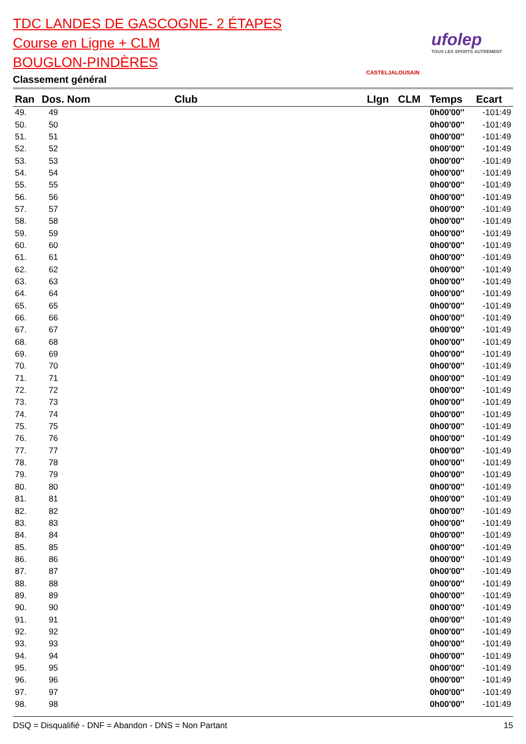TDC LANDES DE GASCOGNE- 2 ÉTAPES
Course en Ligne + CLM
BOUGLON-PINDÈRES
Classement général
CASTELJALOUSAIN
ufolep
TOUS LES SPORTS AUTREMENT
| Ran | Dos. Nom | Club | LIgn | CLM | Temps | Ecart |
| --- | --- | --- | --- | --- | --- | --- |
| 49. | 49 | | | | 0h00'00'' | -101:49 |
| 50. | 50 | | | | 0h00'00'' | -101:49 |
| 51. | 51 | | | | 0h00'00'' | -101:49 |
| 52. | 52 | | | | 0h00'00'' | -101:49 |
| 53. | 53 | | | | 0h00'00'' | -101:49 |
| 54. | 54 | | | | 0h00'00'' | -101:49 |
| 55. | 55 | | | | 0h00'00'' | -101:49 |
| 56. | 56 | | | | 0h00'00'' | -101:49 |
| 57. | 57 | | | | 0h00'00'' | -101:49 |
| 58. | 58 | | | | 0h00'00'' | -101:49 |
| 59. | 59 | | | | 0h00'00'' | -101:49 |
| 60. | 60 | | | | 0h00'00'' | -101:49 |
| 61. | 61 | | | | 0h00'00'' | -101:49 |
| 62. | 62 | | | | 0h00'00'' | -101:49 |
| 63. | 63 | | | | 0h00'00'' | -101:49 |
| 64. | 64 | | | | 0h00'00'' | -101:49 |
| 65. | 65 | | | | 0h00'00'' | -101:49 |
| 66. | 66 | | | | 0h00'00'' | -101:49 |
| 67. | 67 | | | | 0h00'00'' | -101:49 |
| 68. | 68 | | | | 0h00'00'' | -101:49 |
| 69. | 69 | | | | 0h00'00'' | -101:49 |
| 70. | 70 | | | | 0h00'00'' | -101:49 |
| 71. | 71 | | | | 0h00'00'' | -101:49 |
| 72. | 72 | | | | 0h00'00'' | -101:49 |
| 73. | 73 | | | | 0h00'00'' | -101:49 |
| 74. | 74 | | | | 0h00'00'' | -101:49 |
| 75. | 75 | | | | 0h00'00'' | -101:49 |
| 76. | 76 | | | | 0h00'00'' | -101:49 |
| 77. | 77 | | | | 0h00'00'' | -101:49 |
| 78. | 78 | | | | 0h00'00'' | -101:49 |
| 79. | 79 | | | | 0h00'00'' | -101:49 |
| 80. | 80 | | | | 0h00'00'' | -101:49 |
| 81. | 81 | | | | 0h00'00'' | -101:49 |
| 82. | 82 | | | | 0h00'00'' | -101:49 |
| 83. | 83 | | | | 0h00'00'' | -101:49 |
| 84. | 84 | | | | 0h00'00'' | -101:49 |
| 85. | 85 | | | | 0h00'00'' | -101:49 |
| 86. | 86 | | | | 0h00'00'' | -101:49 |
| 87. | 87 | | | | 0h00'00'' | -101:49 |
| 88. | 88 | | | | 0h00'00'' | -101:49 |
| 89. | 89 | | | | 0h00'00'' | -101:49 |
| 90. | 90 | | | | 0h00'00'' | -101:49 |
| 91. | 91 | | | | 0h00'00'' | -101:49 |
| 92. | 92 | | | | 0h00'00'' | -101:49 |
| 93. | 93 | | | | 0h00'00'' | -101:49 |
| 94. | 94 | | | | 0h00'00'' | -101:49 |
| 95. | 95 | | | | 0h00'00'' | -101:49 |
| 96. | 96 | | | | 0h00'00'' | -101:49 |
| 97. | 97 | | | | 0h00'00'' | -101:49 |
| 98. | 98 | | | | 0h00'00'' | -101:49 |
DSQ = Disqualifié - DNF = Abandon - DNS = Non Partant 15